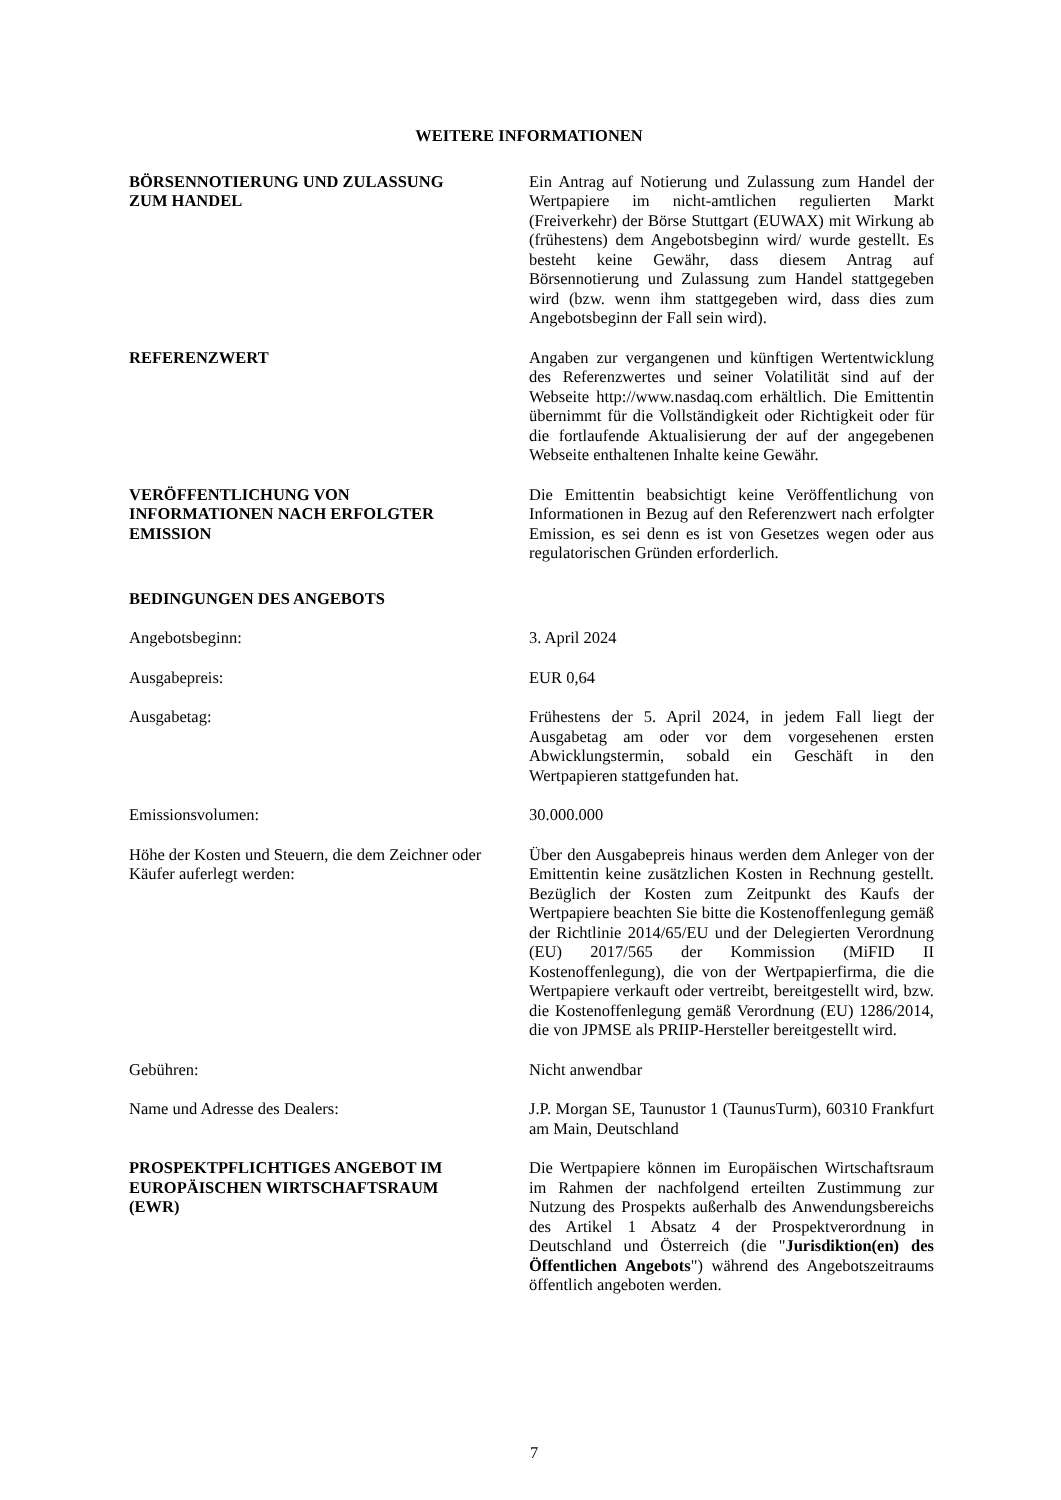WEITERE INFORMATIONEN
BÖRSENNOTIERUNG UND ZULASSUNG
ZUM HANDEL
Ein Antrag auf Notierung und Zulassung zum Handel der Wertpapiere im nicht-amtlichen regulierten Markt (Freiverkehr) der Börse Stuttgart (EUWAX) mit Wirkung ab (frühestens) dem Angebotsbeginn wird/ wurde gestellt. Es besteht keine Gewähr, dass diesem Antrag auf Börsennotierung und Zulassung zum Handel stattgegeben wird (bzw. wenn ihm stattgegeben wird, dass dies zum Angebotsbeginn der Fall sein wird).
REFERENZWERT Angaben zur vergangenen und künftigen Wertentwicklung des Referenzwertes und seiner Volatilität sind auf der Webseite http://www.nasdaq.com erhältlich. Die Emittentin übernimmt für die Vollständigkeit oder Richtigkeit oder für die fortlaufende Aktualisierung der auf der angegebenen Webseite enthaltenen Inhalte keine Gewähr.
VERÖFFENTLICHUNG VON
INFORMATIONEN NACH ERFOLGTER
EMISSION
Die Emittentin beabsichtigt keine Veröffentlichung von Informationen in Bezug auf den Referenzwert nach erfolgter Emission, es sei denn es ist von Gesetzes wegen oder aus regulatorischen Gründen erforderlich.
BEDINGUNGEN DES ANGEBOTS
Angebotsbeginn: 3. April 2024
Ausgabepreis: EUR 0,64
Ausgabetag: Frühestens der 5. April 2024, in jedem Fall liegt der Ausgabetag am oder vor dem vorgesehenen ersten Abwicklungstermin, sobald ein Geschäft in den Wertpapieren stattgefunden hat.
Emissionsvolumen: 30.000.000
Höhe der Kosten und Steuern, die dem Zeichner oder Käufer auferlegt werden:
Über den Ausgabepreis hinaus werden dem Anleger von der Emittentin keine zusätzlichen Kosten in Rechnung gestellt. Bezüglich der Kosten zum Zeitpunkt des Kaufs der Wertpapiere beachten Sie bitte die Kostenoffenlegung gemäß der Richtlinie 2014/65/EU und der Delegierten Verordnung (EU) 2017/565 der Kommission (MiFID II Kostenoffenlegung), die von der Wertpapierfirma, die die Wertpapiere verkauft oder vertreibt, bereitgestellt wird, bzw. die Kostenoffenlegung gemäß Verordnung (EU) 1286/2014, die von JPMSE als PRIIP-Hersteller bereitgestellt wird.
Gebühren: Nicht anwendbar
Name und Adresse des Dealers: J.P. Morgan SE, Taunustor 1 (TaunusTurm), 60310 Frankfurt am Main, Deutschland
PROSPEKTPFLICHTIGES ANGEBOT IM
EUROPÄISCHEN WIRTSCHAFTSRAUM
(EWR)
Die Wertpapiere können im Europäischen Wirtschaftsraum im Rahmen der nachfolgend erteilten Zustimmung zur Nutzung des Prospekts außerhalb des Anwendungsbereichs des Artikel 1 Absatz 4 der Prospektverordnung in Deutschland und Österreich (die "Jurisdiktion(en) des Öffentlichen Angebots") während des Angebotszeitraums öffentlich angeboten werden.
7